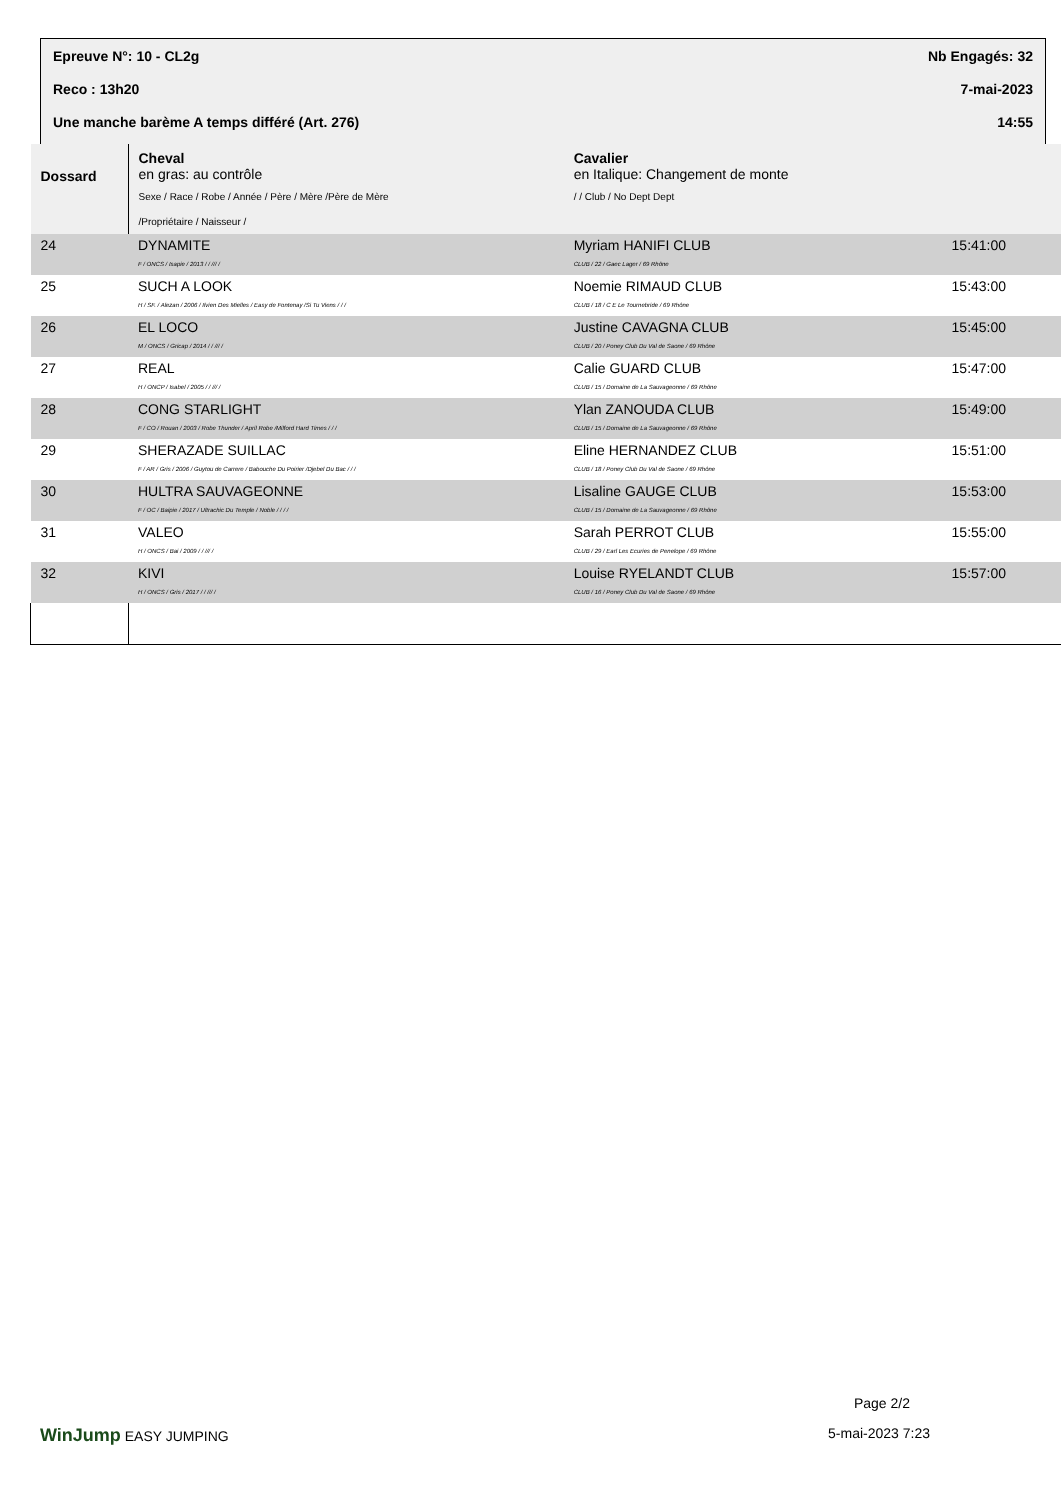Epreuve N°: 10 - CL2g Nb Engagés: 32
Reco : 13h20 7-mai-2023
Une manche barème A temps différé (Art. 276) 14:55
| Dossard | Cheval en gras: au contrôle Sexe / Race / Robe / Année / Père / Mère /Père de Mère /Propriétaire / Naisseur / | Cavalier en Italique: Changement de monte / / Club / No Dept Dept | |
| --- | --- | --- | --- |
| 24 | DYNAMITE F / ONCS / Isapie / 2013 / / /// / | Myriam HANIFI CLUB CLUB / 22 / Gaec Lager / 69 Rhône | 15:41:00 |
| 25 | SUCH A LOOK H / SF. / Alezan / 2006 / Ilvien Des Mielles / Easy de Fontenay /Si Tu Viens / / / | Noemie RIMAUD CLUB CLUB / 18 / C E Le Tournebride / 69 Rhône | 15:43:00 |
| 26 | EL LOCO M / ONCS / Gricap / 2014 / / /// / | Justine CAVAGNA CLUB CLUB / 20 / Poney Club Du Val de Saone / 69 Rhône | 15:45:00 |
| 27 | REAL H / ONCP / Isabel / 2005 / / /// / | Calie GUARD CLUB CLUB / 15 / Domaine de La Sauvageonne / 69 Rhône | 15:47:00 |
| 28 | CONG STARLIGHT F / CO / Rouan / 2003 / Robe Thunder / April Robe /Milford Hard Times / / / | Ylan ZANOUDA CLUB CLUB / 15 / Domaine de La Sauvageonne / 69 Rhône | 15:49:00 |
| 29 | SHERAZADE SUILLAC F / AR / Gris / 2006 / Guytou de Carrere / Babouche Du Poirier /Djebel Du Bac / / / | Eline HERNANDEZ CLUB CLUB / 18 / Poney Club Du Val de Saone / 69 Rhône | 15:51:00 |
| 30 | HULTRA SAUVAGEONNE F / OC / Baipie / 2017 / Ultrachic Du Temple / Noble / / / / | Lisaline GAUGE CLUB CLUB / 15 / Domaine de La Sauvageonne / 69 Rhône | 15:53:00 |
| 31 | VALEO H / ONCS / Bai / 2009 / / /// / | Sarah PERROT CLUB CLUB / 29 / Earl Les Ecuries de Penelope / 69 Rhône | 15:55:00 |
| 32 | KIVI H / ONCS / Gris / 2017 / / /// / | Louise RYELANDT CLUB CLUB / 16 / Poney Club Du Val de Saone / 69 Rhône | 15:57:00 |
Page 2/2
WinJump EASY JUMPING 5-mai-2023 7:23